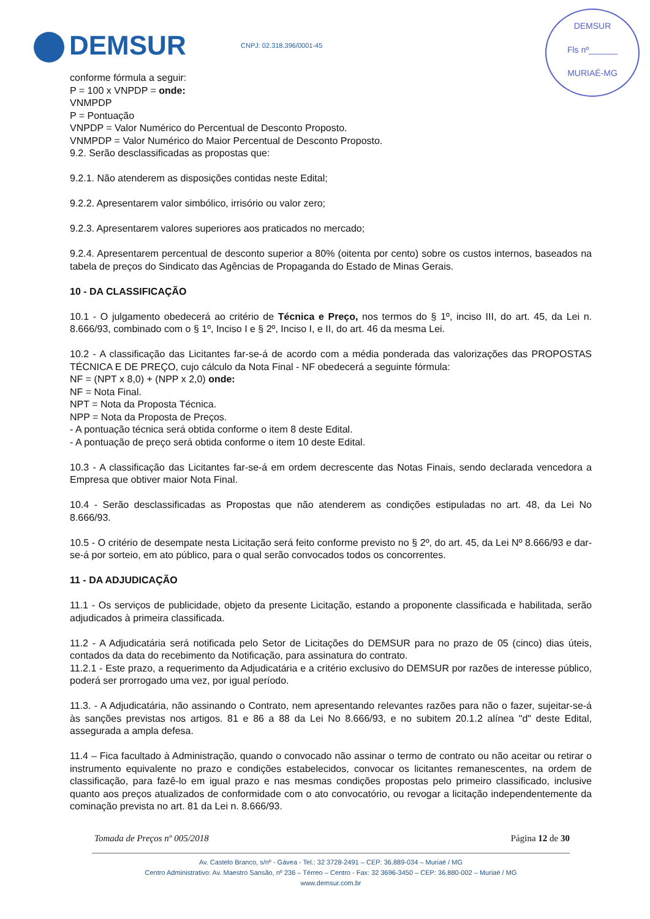DEMSUR CNPJ: 02.318.396/0001-45
DEMSUR
Fls nº______
MURIAÉ-MG
conforme fórmula a seguir:
P = 100 x VNPDP = onde:
VNMPDP
P = Pontuação
VNPDP = Valor Numérico do Percentual de Desconto Proposto.
VNMPDP = Valor Numérico do Maior Percentual de Desconto Proposto.
9.2. Serão desclassificadas as propostas que:
9.2.1. Não atenderem as disposições contidas neste Edital;
9.2.2. Apresentarem valor simbólico, irrisório ou valor zero;
9.2.3. Apresentarem valores superiores aos praticados no mercado;
9.2.4. Apresentarem percentual de desconto superior a 80% (oitenta por cento) sobre os custos internos, baseados na tabela de preços do Sindicato das Agências de Propaganda do Estado de Minas Gerais.
10 - DA CLASSIFICAÇÃO
10.1 - O julgamento obedecerá ao critério de Técnica e Preço, nos termos do § 1º, inciso III, do art. 45, da Lei n. 8.666/93, combinado com o § 1º, Inciso I e § 2º, Inciso I, e II, do art. 46 da mesma Lei.
10.2 - A classificação das Licitantes far-se-á de acordo com a média ponderada das valorizações das PROPOSTAS TÉCNICA E DE PREÇO, cujo cálculo da Nota Final - NF obedecerá a seguinte fórmula:
NF = (NPT x 8,0) + (NPP x 2,0) onde:
NF = Nota Final.
NPT = Nota da Proposta Técnica.
NPP = Nota da Proposta de Preços.
- A pontuação técnica será obtida conforme o item 8 deste Edital.
- A pontuação de preço será obtida conforme o item 10 deste Edital.
10.3 - A classificação das Licitantes far-se-á em ordem decrescente das Notas Finais, sendo declarada vencedora a Empresa que obtiver maior Nota Final.
10.4 - Serão desclassificadas as Propostas que não atenderem as condições estipuladas no art. 48, da Lei No 8.666/93.
10.5 - O critério de desempate nesta Licitação será feito conforme previsto no § 2º, do art. 45, da Lei Nº 8.666/93 e dar-se-á por sorteio, em ato público, para o qual serão convocados todos os concorrentes.
11 - DA ADJUDICAÇÃO
11.1 - Os serviços de publicidade, objeto da presente Licitação, estando a proponente classificada e habilitada, serão adjudicados à primeira classificada.
11.2 - A Adjudicatária será notificada pelo Setor de Licitações do DEMSUR para no prazo de 05 (cinco) dias úteis, contados da data do recebimento da Notificação, para assinatura do contrato.
11.2.1 - Este prazo, a requerimento da Adjudicatária e a critério exclusivo do DEMSUR por razões de interesse público, poderá ser prorrogado uma vez, por igual período.
11.3. - A Adjudicatária, não assinando o Contrato, nem apresentando relevantes razões para não o fazer, sujeitar-se-á às sanções previstas nos artigos. 81 e 86 a 88 da Lei No 8.666/93, e no subitem 20.1.2 alínea "d" deste Edital, assegurada a ampla defesa.
11.4 – Fica facultado à Administração, quando o convocado não assinar o termo de contrato ou não aceitar ou retirar o instrumento equivalente no prazo e condições estabelecidos, convocar os licitantes remanescentes, na ordem de classificação, para fazê-lo em igual prazo e nas mesmas condições propostas pelo primeiro classificado, inclusive quanto aos preços atualizados de conformidade com o ato convocatório, ou revogar a licitação independentemente da cominação prevista no art. 81 da Lei n. 8.666/93.
Tomada de Preços nº 005/2018 Página 12 de 30
Av. Castelo Branco, s/nº - Gávea - Tel.: 32 3728-2491 – CEP: 36.889-034 – Muriaé / MG
Centro Administrativo: Av. Maestro Sansão, nº 236 – Térreo – Centro - Fax: 32 3696-3450 – CEP: 36.880-002 – Muriaé / MG
www.demsur.com.br